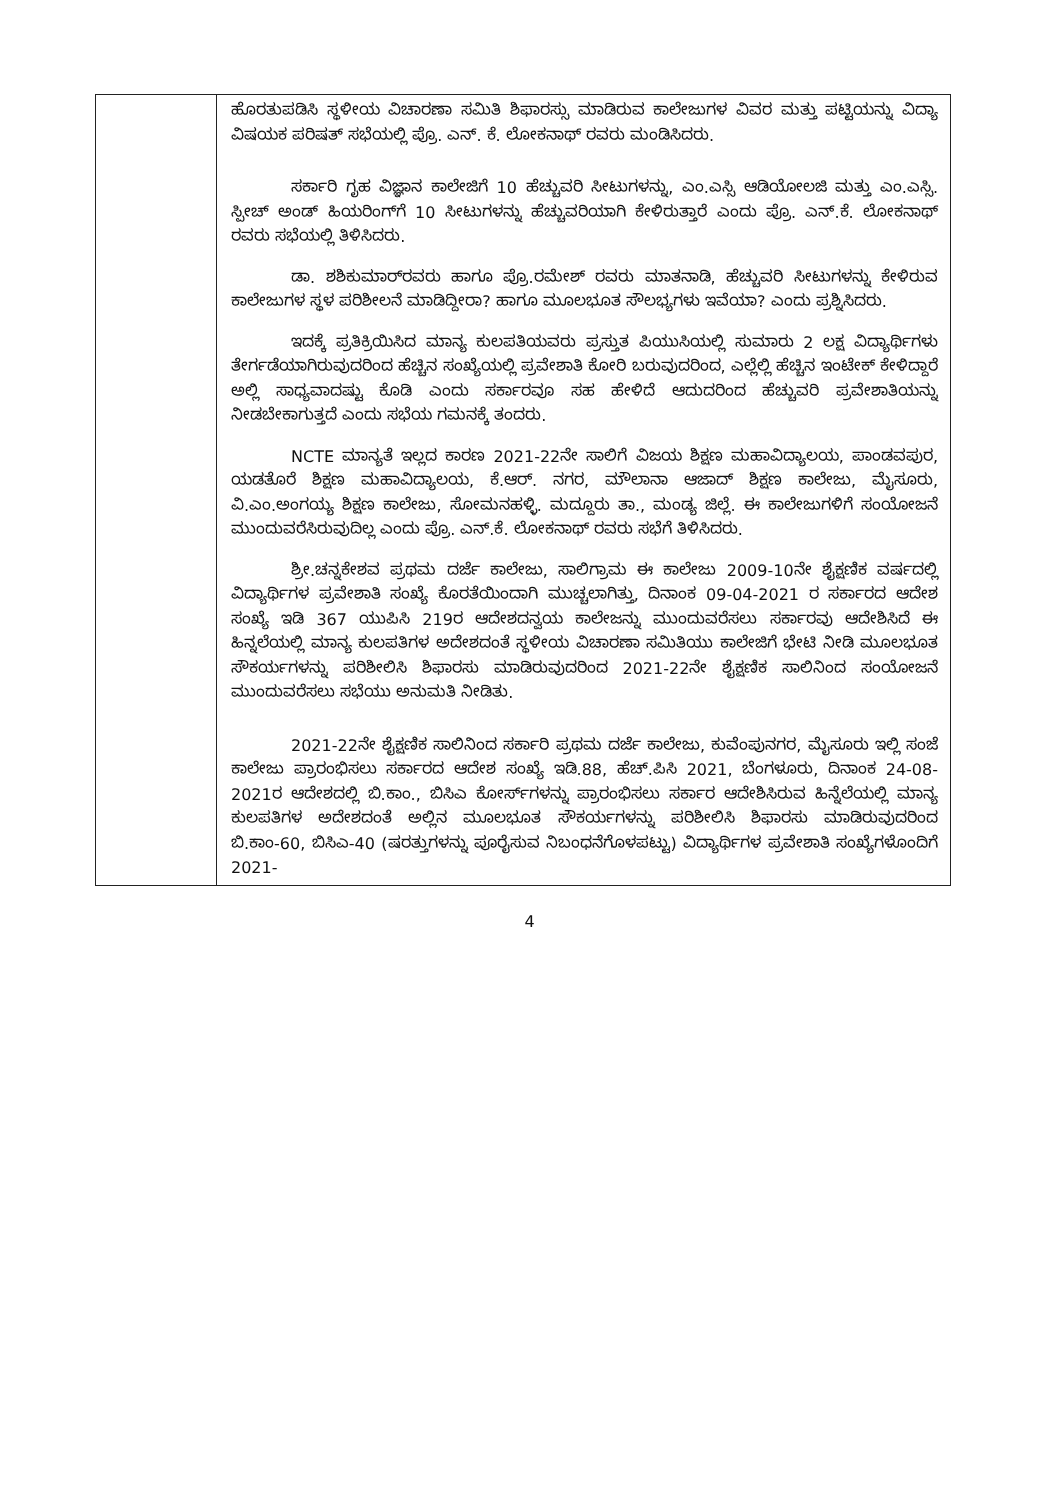| | ಹೊರತುಪಡಿಸಿ ಸ್ಥಳೀಯ ವಿಚಾರಣಾ ಸಮಿತಿ ಶಿಫಾರಸ್ಸು ಮಾಡಿರುವ ಕಾಲೇಜುಗಳ ವಿವರ ಮತ್ತು ಪಟ್ಟಿಯನ್ನು ವಿದ್ಯಾ ವಿಷಯಕ ಪರಿಷತ್ ಸಭೆಯಲ್ಲಿ ಪ್ರೊ. ಎನ್. ಕೆ. ಲೋಕನಾಥ್ ರವರು ಮಂಡಿಸಿದರು. ಸರ್ಕಾರಿ ಗೃಹ ವಿಜ್ಞಾನ ಕಾಲೇಜಿಗೆ 10 ಹೆಚ್ಚುವರಿ ಸೀಟುಗಳನ್ನು, ಎಂ.ಎಸ್ಸಿ ಆಡಿಯೋಲಜಿ ಮತ್ತು ಎಂ.ಎಸ್ಸಿ. ಸ್ಪೀಚ್ ಅಂಡ್ ಹಿಯರಿಂಗ್‌ಗೆ 10 ಸೀಟುಗಳನ್ನು ಹೆಚ್ಚುವರಿಯಾಗಿ ಕೇಳಿರುತ್ತಾರೆ ಎಂದು ಪ್ರೊ. ಎನ್.ಕೆ. ಲೋಕನಾಥ್ ರವರು ಸಭೆಯಲ್ಲಿ ತಿಳಿಸಿದರು. ಡಾ. ಶಶಿಕುಮಾರ್‌ರವರು ಹಾಗೂ ಪ್ರೊ.ರಮೇಶ್ ರವರು ಮಾತನಾಡಿ, ಹೆಚ್ಚುವರಿ ಸೀಟುಗಳನ್ನು ಕೇಳಿರುವ ಕಾಲೇಜುಗಳ ಸ್ಥಳ ಪರಿಶೀಲನೆ ಮಾಡಿದ್ದೀರಾ? ಹಾಗೂ ಮೂಲಭೂತ ಸೌಲಭ್ಯಗಳು ಇವೆಯಾ? ಎಂದು ಪ್ರಶ್ನಿಸಿದರು. ಇದಕ್ಕೆ ಪ್ರತಿಕ್ರಿಯಿಸಿದ ಮಾನ್ಯ ಕುಲಪತಿಯವರು ಪ್ರಸ್ತುತ ಪಿಯುಸಿಯಲ್ಲಿ ಸುಮಾರು 2 ಲಕ್ಷ ವಿದ್ಯಾರ್ಥಿಗಳು ತೇರ್ಗಡೆಯಾಗಿರುವುದರಿಂದ ಹೆಚ್ಚಿನ ಸಂಖ್ಯೆಯಲ್ಲಿ ಪ್ರವೇಶಾತಿ ಕೋರಿ ಬರುವುದರಿಂದ, ಎಲ್ಲೆಲ್ಲಿ ಹೆಚ್ಚಿನ ಇಂಟೇಕ್ ಕೇಳಿದ್ದಾರೆ ಅಲ್ಲಿ ಸಾಧ್ಯವಾದಷ್ಟು ಕೊಡಿ ಎಂದು ಸರ್ಕಾರವೂ ಸಹ ಹೇಳಿದೆ ಆದುದರಿಂದ ಹೆಚ್ಚುವರಿ ಪ್ರವೇಶಾತಿಯನ್ನು ನೀಡಬೇಕಾಗುತ್ತದೆ ಎಂದು ಸಭೆಯ ಗಮನಕ್ಕೆ ತಂದರು. NCTE ಮಾನ್ಯತೆ ಇಲ್ಲದ ಕಾರಣ 2021-22ನೇ ಸಾಲಿಗೆ ವಿಜಯ ಶಿಕ್ಷಣ ಮಹಾವಿದ್ಯಾಲಯ, ಪಾಂಡವಪುರ, ಯಡತೊರೆ ಶಿಕ್ಷಣ ಮಹಾವಿದ್ಯಾಲಯ, ಕೆ.ಆರ್. ನಗರ, ಮೌಲಾನಾ ಆಜಾದ್ ಶಿಕ್ಷಣ ಕಾಲೇಜು, ಮೈಸೂರು, ವಿ.ಎಂ.ಅಂಗಯ್ಯ ಶಿಕ್ಷಣ ಕಾಲೇಜು, ಸೋಮನಹಳ್ಳಿ. ಮದ್ದೂರು ತಾ., ಮಂಡ್ಯ ಜಿಲ್ಲೆ. ಈ ಕಾಲೇಜುಗಳಿಗೆ ಸಂಯೋಜನೆ ಮುಂದುವರೆಸಿರುವುದಿಲ್ಲ ಎಂದು ಪ್ರೊ. ಎನ್.ಕೆ. ಲೋಕನಾಥ್ ರವರು ಸಭೆಗೆ ತಿಳಿಸಿದರು. ಶ್ರೀ.ಚನ್ನಕೇಶವ ಪ್ರಥಮ ದರ್ಜೆ ಕಾಲೇಜು, ಸಾಲಿಗ್ರಾಮ ಈ ಕಾಲೇಜು 2009-10ನೇ ಶೈಕ್ಷಣಿಕ ವರ್ಷದಲ್ಲಿ ವಿದ್ಯಾರ್ಥಿಗಳ ಪ್ರವೇಶಾತಿ ಸಂಖ್ಯೆ ಕೊರತೆಯಿಂದಾಗಿ ಮುಚ್ಚಲಾಗಿತ್ತು, ದಿನಾಂಕ 09-04-2021 ರ ಸರ್ಕಾರದ ಆದೇಶ ಸಂಖ್ಯೆ ಇಡಿ 367 ಯುಪಿಸಿ 219ರ ಆದೇಶದನ್ವಯ ಕಾಲೇಜನ್ನು ಮುಂದುವರೆಸಲು ಸರ್ಕಾರವು ಆದೇಶಿಸಿದೆ ಈ ಹಿನ್ನಲೆಯಲ್ಲಿ ಮಾನ್ಯ ಕುಲಪತಿಗಳ ಅದೇಶದಂತೆ ಸ್ಥಳೀಯ ವಿಚಾರಣಾ ಸಮಿತಿಯು ಕಾಲೇಜಿಗೆ ಭೇಟಿ ನೀಡಿ ಮೂಲಭೂತ ಸೌಕರ್ಯಗಳನ್ನು ಪರಿಶೀಲಿಸಿ ಶಿಫಾರಸು ಮಾಡಿರುವುದರಿಂದ 2021-22ನೇ ಶೈಕ್ಷಣಿಕ ಸಾಲಿನಿಂದ ಸಂಯೋಜನೆ ಮುಂದುವರೆಸಲು ಸಭೆಯು ಅನುಮತಿ ನೀಡಿತು. 2021-22ನೇ ಶೈಕ್ಷಣಿಕ ಸಾಲಿನಿಂದ ಸರ್ಕಾರಿ ಪ್ರಥಮ ದರ್ಜೆ ಕಾಲೇಜು, ಕುವೆಂಪುನಗರ, ಮೈಸೂರು ಇಲ್ಲಿ ಸಂಜೆ ಕಾಲೇಜು ಪ್ರಾರಂಭಿಸಲು ಸರ್ಕಾರದ ಆದೇಶ ಸಂಖ್ಯೆ ಇಡಿ.88, ಹೆಚ್.ಪಿಸಿ 2021, ಬೆಂಗಳೂರು, ದಿನಾಂಕ 24-08-2021ರ ಆದೇಶದಲ್ಲಿ ಬಿ.ಕಾಂ., ಬಿಸಿಎ ಕೋರ್ಸ್‌ಗಳನ್ನು ಪ್ರಾರಂಭಿಸಲು ಸರ್ಕಾರ ಆದೇಶಿಸಿರುವ ಹಿನ್ನೆಲೆಯಲ್ಲಿ ಮಾನ್ಯ ಕುಲಪತಿಗಳ ಅದೇಶದಂತೆ ಅಲ್ಲಿನ ಮೂಲಭೂತ ಸೌಕರ್ಯಗಳನ್ನು ಪರಿಶೀಲಿಸಿ ಶಿಫಾರಸು ಮಾಡಿರುವುದರಿಂದ ಬಿ.ಕಾಂ-60, ಬಿಸಿಎ-40 (ಷರತ್ತುಗಳನ್ನು ಪೂರೈಸುವ ನಿಬಂಧನೆಗೊಳಪಟ್ಟು) ವಿದ್ಯಾರ್ಥಿಗಳ ಪ್ರವೇಶಾತಿ ಸಂಖ್ಯೆಗಳೊಂದಿಗೆ 2021- |
4